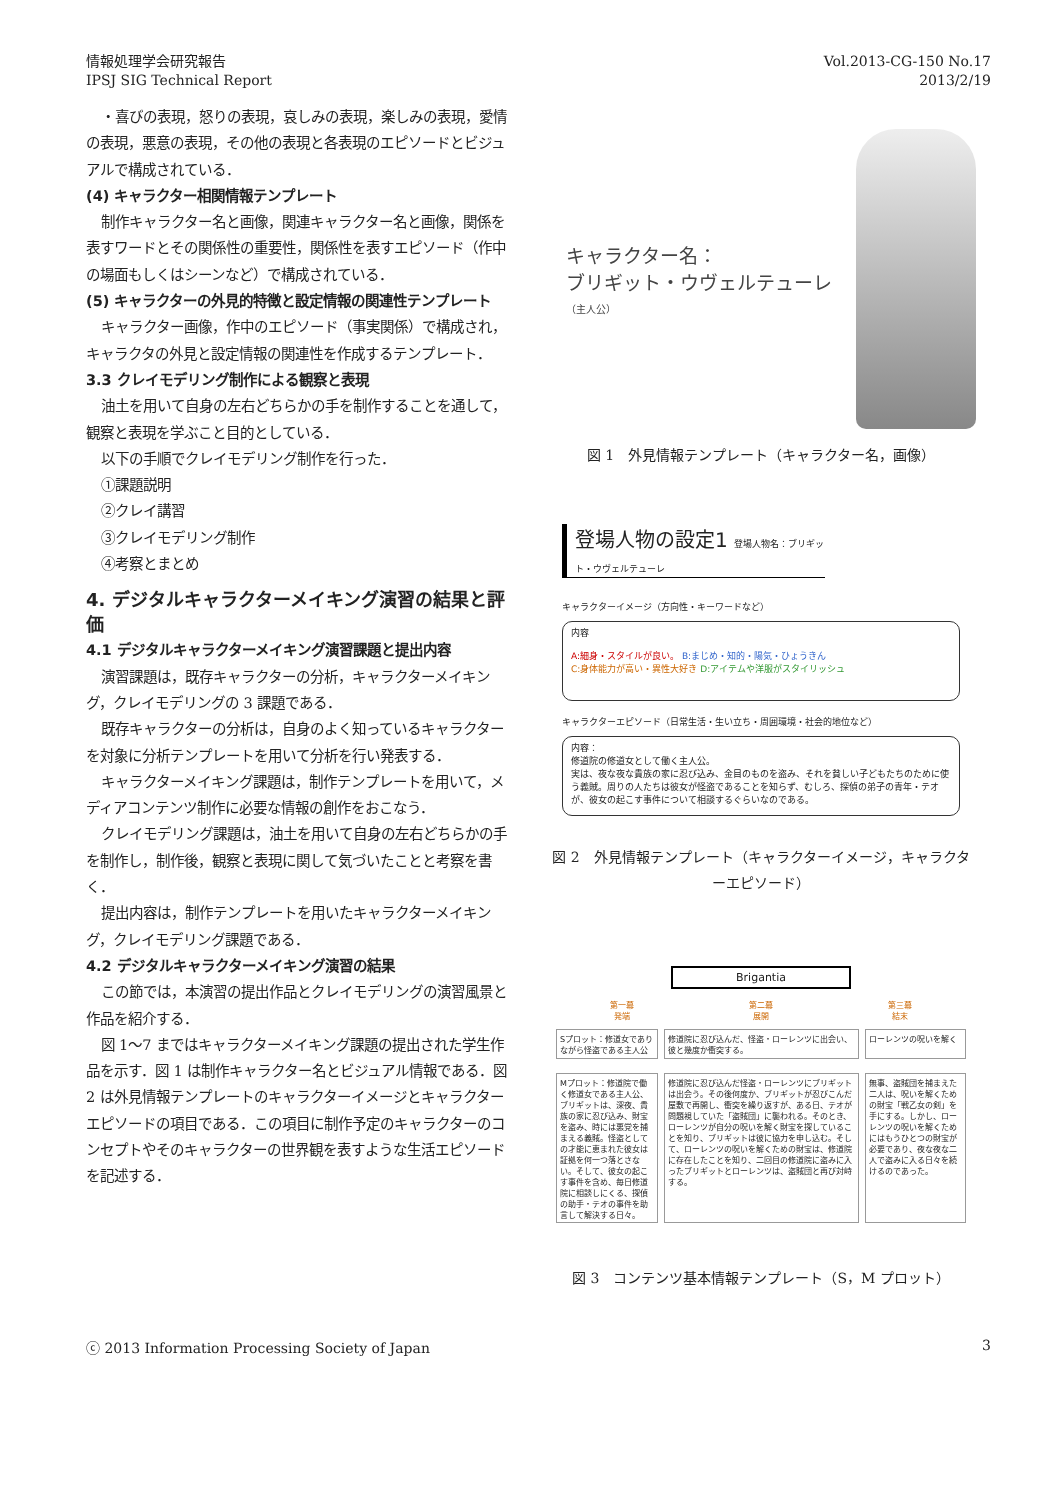情報処理学会研究報告
IPSJ SIG Technical Report
Vol.2013-CG-150 No.17
2013/2/19
・喜びの表現，怒りの表現，哀しみの表現，楽しみの表現，愛情の表現，悪意の表現，その他の表現と各表現のエピソードとビジュアルで構成されている．
(4) キャラクター相関情報テンプレート
制作キャラクター名と画像，関連キャラクター名と画像，関係を表すワードとその関係性の重要性，関係性を表すエピソード（作中の場面もしくはシーンなど）で構成されている．
(5) キャラクターの外見的特徴と設定情報の関連性テンプレート
キャラクター画像，作中のエピソード（事実関係）で構成され，キャラクタの外見と設定情報の関連性を作成するテンプレート．
3.3 クレイモデリング制作による観察と表現
油土を用いて自身の左右どちらかの手を制作することを通して，観察と表現を学ぶこと目的としている．
以下の手順でクレイモデリング制作を行った．
①課題説明
②クレイ講習
③クレイモデリング制作
④考察とまとめ
4. デジタルキャラクターメイキング演習の結果と評価
4.1 デジタルキャラクターメイキング演習課題と提出内容
演習課題は，既存キャラクターの分析，キャラクターメイキング，クレイモデリングの 3 課題である．
既存キャラクターの分析は，自身のよく知っているキャラクターを対象に分析テンプレートを用いて分析を行い発表する．
キャラクターメイキング課題は，制作テンプレートを用いて，メディアコンテンツ制作に必要な情報の創作をおこなう．
クレイモデリング課題は，油土を用いて自身の左右どちらかの手を制作し，制作後，観察と表現に関して気づいたことと考察を書く．
提出内容は，制作テンプレートを用いたキャラクターメイキング，クレイモデリング課題である．
4.2 デジタルキャラクターメイキング演習の結果
この節では，本演習の提出作品とクレイモデリングの演習風景と作品を紹介する．
図 1～7 まではキャラクターメイキング課題の提出された学生作品を示す．図 1 は制作キャラクター名とビジュアル情報である．図 2 は外見情報テンプレートのキャラクターイメージとキャラクターエピソードの項目である．この項目に制作予定のキャラクターのコンセプトやそのキャラクターの世界観を表すような生活エピソードを記述する．
キャラクター名：
ブリギット・ウヴェルテューレ
（主人公）
図 1　外見情報テンプレート（キャラクター名，画像）
登場人物の設定1 登場人物名：ブリギット・ウヴェルテューレ
キャラクターイメージ（方向性・キーワードなど）
内容
A:細身・スタイルが良い。 B:まじめ・知的・陽気・ひょうきん
C:身体能力が高い・異性大好き D:アイテムや洋服がスタイリッシュ
キャラクターエピソード（日常生活・生い立ち・周囲環境・社会的地位など）
内容：
修道院の修道女として働く主人公。
実は、夜な夜な貴族の家に忍び込み、金目のものを盗み、それを貧しい子どもたちのために使う義賊。周りの人たちは彼女が怪盗であることを知らず、むしろ、探偵の弟子の青年・テオが、彼女の起こす事件について相談するぐらいなのである。
図 2　外見情報テンプレート（キャラクターイメージ，キャラクターエピソード）
Brigantia
第一幕
発端 第二幕
展開 第三幕
結末
Sプロット：修道女でありながら怪盗である主人公
修道院に忍び込んだ、怪盗・ローレンツに出会い、彼と幾度か衝突する。
ローレンツの呪いを解く
Mプロット：修道院で働く修道女である主人公、ブリギットは、深夜、貴族の家に忍び込み、財宝を盗み、時には悪党を捕まえる義賊。怪盗としての才能に恵まれた彼女は証拠を何一つ落とさない。そして、彼女の起こす事件を含め、毎日修道院に相談しにくる、探偵の助手・テオの事件を助言して解決する日々。
修道院に忍び込んだ怪盗・ローレンツにブリギットは出会う。その後何度か、ブリギットが忍びこんだ屋敷で再開し、衝突を繰り返すが、ある日、テオが問題視していた「盗賊団」に襲われる。そのとき、ローレンツが自分の呪いを解く財宝を探していることを知り、ブリギットは彼に協力を申し込む。そして、ローレンツの呪いを解くための財宝は、修道院に存在したことを知り、二回目の修道院に盗みに入ったブリギットとローレンツは、盗賊団と再び対峙する。
無事、盗賊団を捕まえた二人は、呪いを解くための財宝「戦乙女の剣」を手にする。しかし、ローレンツの呪いを解くためにはもうひとつの財宝が必要であり、夜な夜な二人で盗みに入る日々を続けるのであった。
図 3　コンテンツ基本情報テンプレート（S，M プロット）
ⓒ 2013 Information Processing Society of Japan
3